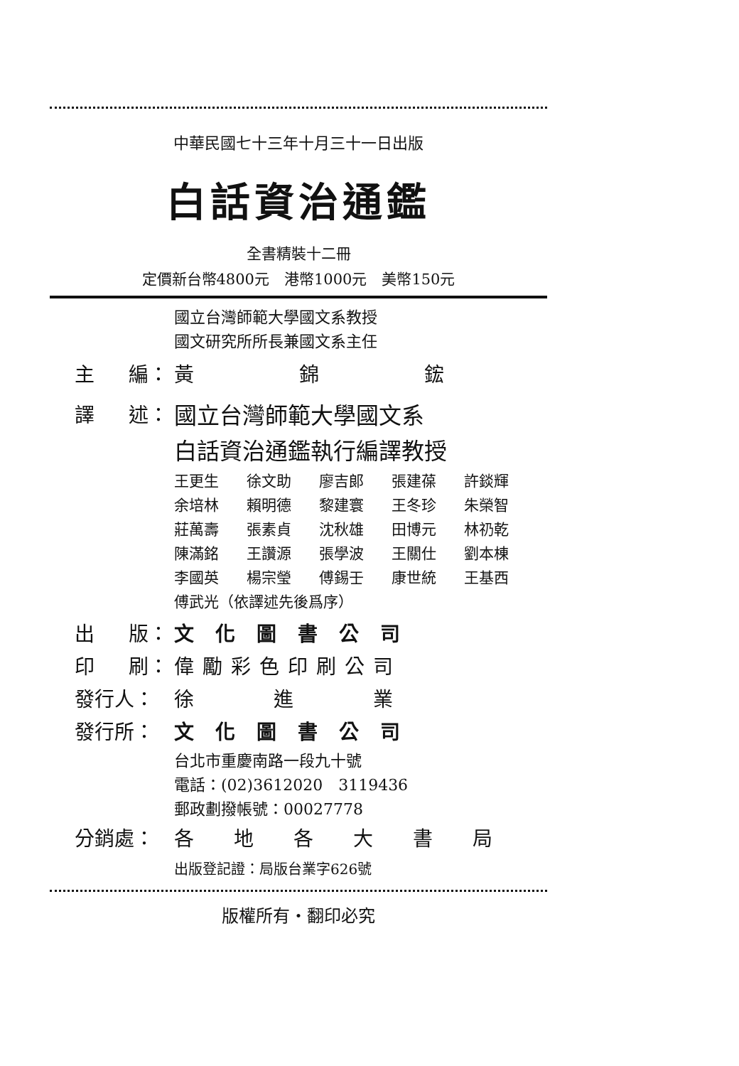中華民國七十三年十月三十一日出版
白話資治通鑑
全書精裝十二冊
定價新台幣4800元　港幣1000元　美幣150元
國立台灣師範大學國文系教授
國文研究所所長兼國文系主任
主 編： 黃 錦 鋐
譯 述： 國立台灣師範大學國文系
白話資治通鑑執行編譯教授
王更生 徐文助 廖吉郎 張建葆 許錟輝
余培林 賴明德 黎建寰 王冬珍 朱榮智
莊萬壽 張素貞 沈秋雄 田博元 林礽乾
陳滿銘 王讚源 張學波 王關仕 劉本棟
李國英 楊宗瑩 傅錫壬 康世統 王基西
傅武光（依譯述先後爲序）
出 版： 文化圖書公司
印 刷： 偉勵彩色印刷公司
發行人： 徐　　　　進　　　　業
發行所： 文化圖書公司
台北市重慶南路一段九十號
電話：(02)3612020　3119436
郵政劃撥帳號：00027778
分銷處： 各地各大書局
出版登記證：局版台業字626號
版權所有・翻印必究